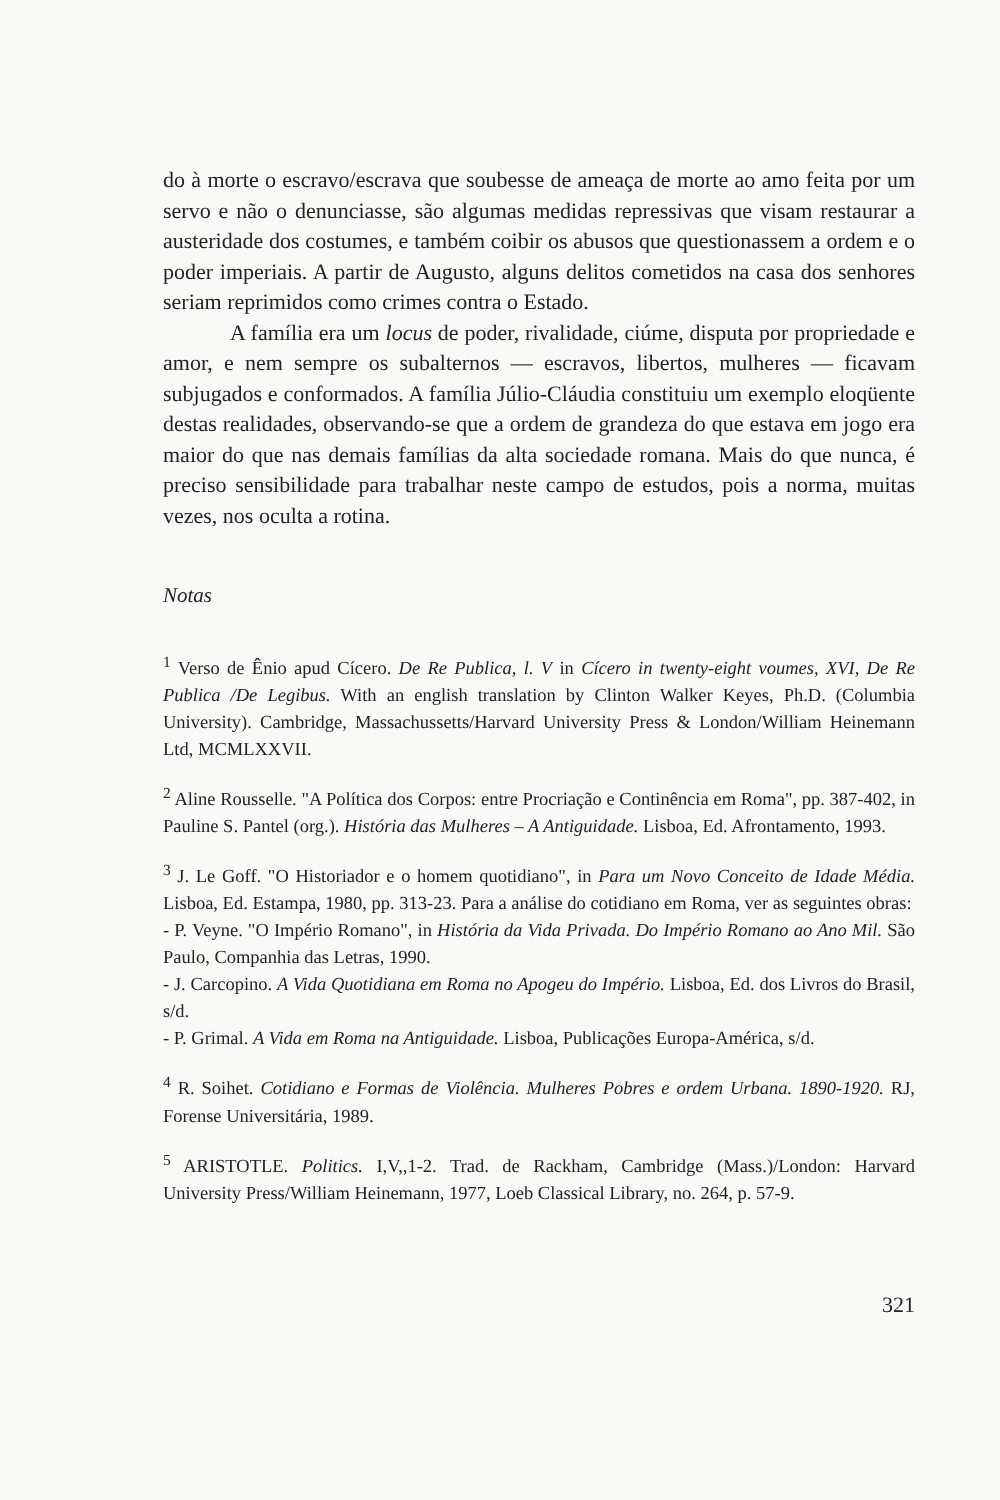do à morte o escravo/escrava que soubesse de ameaça de morte ao amo feita por um servo e não o denunciasse, são algumas medidas repressivas que visam restaurar a austeridade dos costumes, e também coibir os abusos que questionassem a ordem e o poder imperiais. A partir de Augusto, alguns delitos cometidos na casa dos senhores seriam reprimidos como crimes contra o Estado.
A família era um locus de poder, rivalidade, ciúme, disputa por propriedade e amor, e nem sempre os subalternos — escravos, libertos, mulheres — ficavam subjugados e conformados. A família Júlio-Cláudia constituiu um exemplo eloqüente destas realidades, observando-se que a ordem de grandeza do que estava em jogo era maior do que nas demais famílias da alta sociedade romana. Mais do que nunca, é preciso sensibilidade para trabalhar neste campo de estudos, pois a norma, muitas vezes, nos oculta a rotina.
Notas
<sup>1</sup> Verso de Ênio apud Cícero. De Re Publica, l. V in Cícero in twenty-eight voumes, XVI, De Re Publica /De Legibus. With an english translation by Clinton Walker Keyes, Ph.D. (Columbia University). Cambridge, Massachussetts/Harvard University Press & London/William Heinemann Ltd, MCMLXXVII.
<sup>2</sup> Aline Rousselle. "A Política dos Corpos: entre Procriação e Continência em Roma", pp. 387-402, in Pauline S. Pantel (org.). História das Mulheres – A Antiguidade. Lisboa, Ed. Afrontamento, 1993.
<sup>3</sup> J. Le Goff. "O Historiador e o homem quotidiano", in Para um Novo Conceito de Idade Média. Lisboa, Ed. Estampa, 1980, pp. 313-23. Para a análise do cotidiano em Roma, ver as seguintes obras:
- P. Veyne. "O Império Romano", in História da Vida Privada. Do Império Romano ao Ano Mil. São Paulo, Companhia das Letras, 1990.
- J. Carcopino. A Vida Quotidiana em Roma no Apogeu do Império. Lisboa, Ed. dos Livros do Brasil, s/d.
- P. Grimal. A Vida em Roma na Antiguidade. Lisboa, Publicações Europa-América, s/d.
<sup>4</sup> R. Soihet. Cotidiano e Formas de Violência. Mulheres Pobres e ordem Urbana. 1890-1920. RJ, Forense Universitária, 1989.
<sup>5</sup> ARISTOTLE. Politics. I,V,,1-2. Trad. de Rackham, Cambridge (Mass.)/London: Harvard University Press/William Heinemann, 1977, Loeb Classical Library, no. 264, p. 57-9.
321